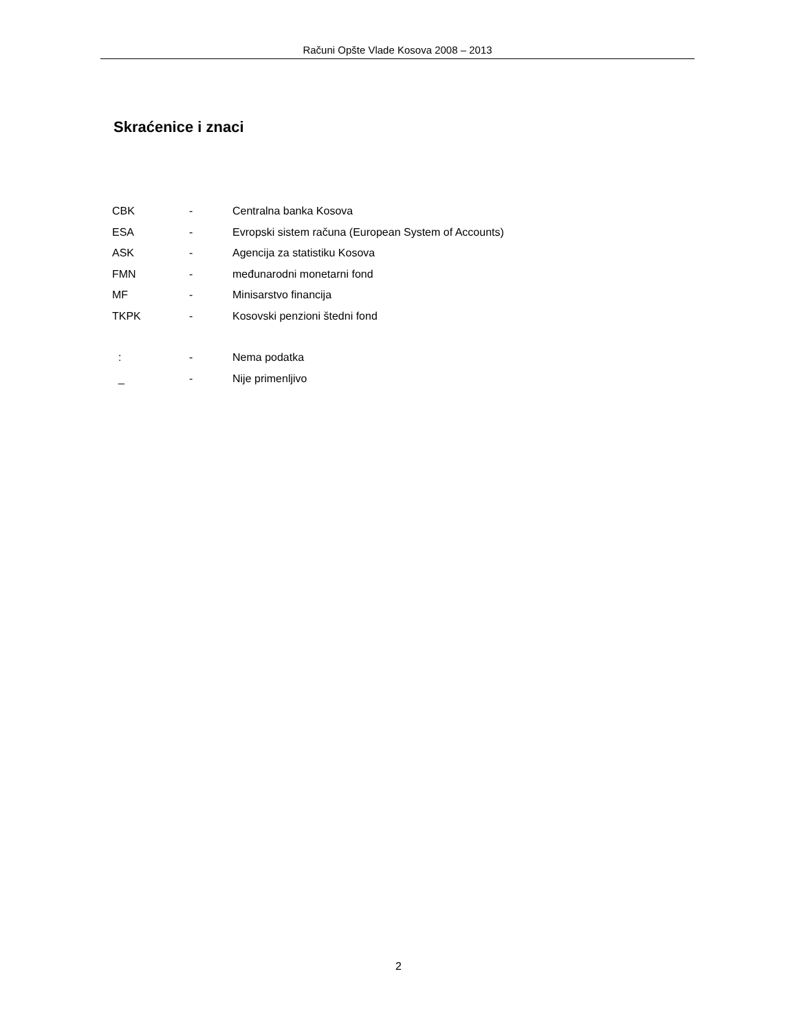Računi Opšte Vlade Kosova 2008 – 2013
Skraćenice i znaci
| CBK | - | Centralna banka Kosova |
| ESA | - | Evropski sistem računa (European System of Accounts) |
| ASK | - | Agencija za statistiku Kosova |
| FMN | - | međunarodni monetarni fond |
| MF | - | Minisarstvo financija |
| TKPK | - | Kosovski penzioni štedni fond |
| : | - | Nema podatka |
| _ | - | Nije primenljivo |
2